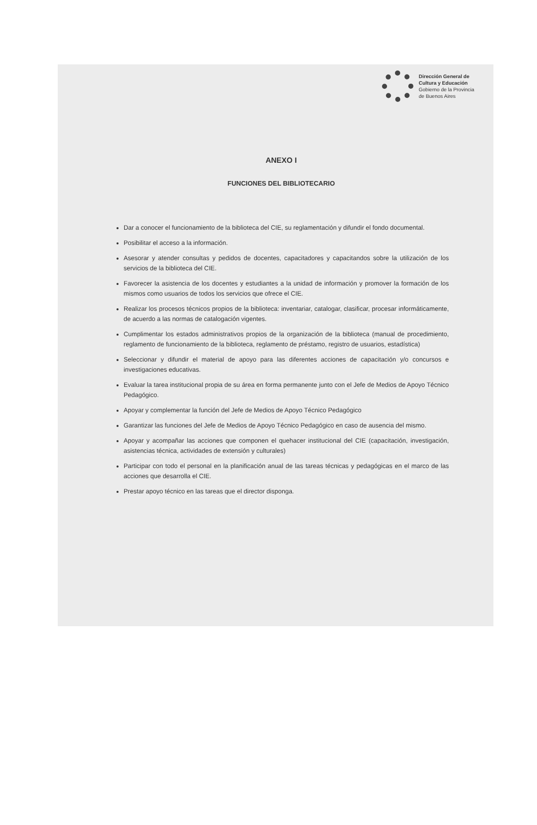Dirección General de
Cultura y Educación
Gobierno de la Provincia
de Buenos Aires
ANEXO I
FUNCIONES DEL BIBLIOTECARIO
Dar a conocer el funcionamiento de la biblioteca del CIE, su reglamentación y difundir el fondo documental.
Posibilitar el acceso a la información.
Asesorar y atender consultas y pedidos de docentes, capacitadores y capacitandos sobre la utilización de los servicios de la biblioteca del CIE.
Favorecer la asistencia de los docentes y estudiantes a la unidad de información y promover la formación de los mismos como usuarios de todos los servicios que ofrece el CIE.
Realizar los procesos técnicos propios de la biblioteca: inventariar, catalogar, clasificar, procesar informáticamente, de acuerdo a las normas de catalogación vigentes.
Cumplimentar los estados administrativos propios de la organización de la biblioteca (manual de procedimiento, reglamento de funcionamiento de la biblioteca, reglamento de préstamo, registro de usuarios, estadística)
Seleccionar y difundir el material de apoyo para las diferentes acciones de capacitación y/o concursos e investigaciones educativas.
Evaluar la tarea institucional propia de su área en forma permanente junto con el Jefe de Medios de Apoyo Técnico Pedagógico.
Apoyar y complementar la función del Jefe de Medios de Apoyo Técnico Pedagógico
Garantizar las funciones del Jefe de Medios de Apoyo Técnico Pedagógico en caso de ausencia del mismo.
Apoyar y acompañar las acciones que componen el quehacer institucional del CIE (capacitación, investigación, asistencias técnica, actividades de extensión y culturales)
Participar con todo el personal en la planificación anual de las tareas técnicas y pedagógicas en el marco de las acciones que desarrolla el CIE.
Prestar apoyo técnico en las tareas que el director disponga.